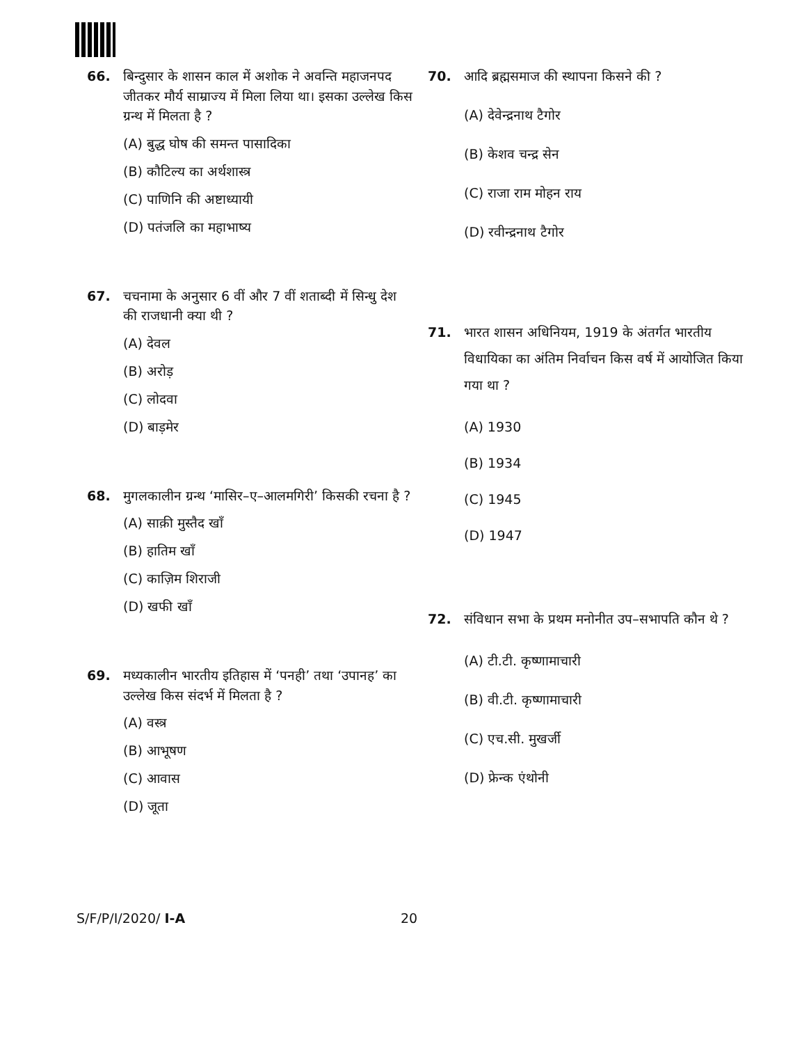66. बिन्दुसार के शासन काल में अशोक ने अवन्ति महाजनपद जीतकर मौर्य साम्राज्य में मिला लिया था। इसका उल्लेख किस ग्रन्थ में मिलता है ?
(A) बुद्ध घोष की समन्त पासादिका
(B) कौटिल्य का अर्थशास्त्र
(C) पाणिनि की अष्टाध्यायी
(D) पतंजलि का महाभाष्य
67. चचनामा के अनुसार 6 वीं और 7 वीं शताब्दी में सिन्धु देश की राजधानी क्या थी ?
(A) देवल
(B) अरोड़
(C) लोदवा
(D) बाड़मेर
68. मुगलकालीन ग्रन्थ ‘मासिर–ए–आलमगिरी’ किसकी रचना है ?
(A) साक़ी मुस्तैद खाँ
(B) हातिम खाँ
(C) काज़िम शिराजी
(D) खफी खाँ
69. मध्यकालीन भारतीय इतिहास में ‘पनही’ तथा ‘उपानह’ का उल्लेख किस संदर्भ में मिलता है ?
(A) वस्त्र
(B) आभूषण
(C) आवास
(D) जूता
70. आदि ब्रह्मसमाज की स्थापना किसने की ?
(A) देवेन्द्रनाथ टैगोर
(B) केशव चन्द्र सेन
(C) राजा राम मोहन राय
(D) रवीन्द्रनाथ टैगोर
71. भारत शासन अधिनियम, 1919 के अंतर्गत भारतीय विधायिका का अंतिम निर्वाचन किस वर्ष में आयोजित किया गया था ?
(A) 1930
(B) 1934
(C) 1945
(D) 1947
72. संविधान सभा के प्रथम मनोनीत उप–सभापति कौन थे ?
(A) टी.टी. कृष्णामाचारी
(B) वी.टी. कृष्णामाचारी
(C) एच.सी. मुखर्जी
(D) फ्रेन्क एंथोनी
S/F/P/I/2020/ I-A 20